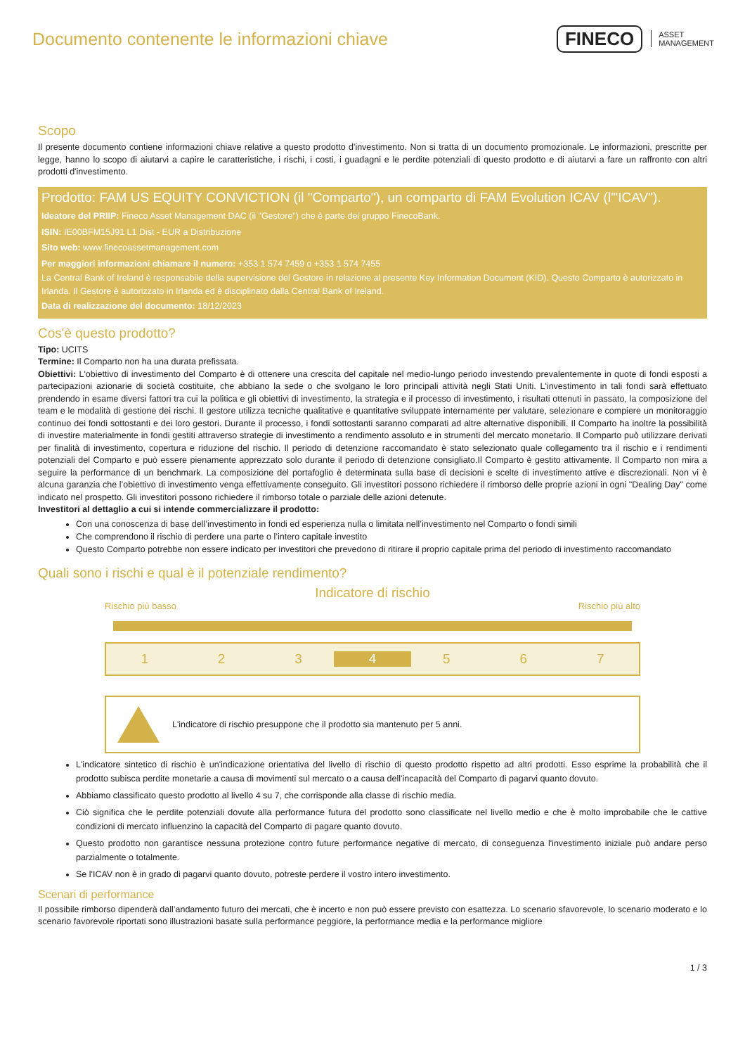Documento contenente le informazioni chiave
FINECO ASSET
MANAGEMENT
Scopo
Il presente documento contiene informazioni chiave relative a questo prodotto d'investimento. Non si tratta di un documento promozionale. Le informazioni, prescritte per legge, hanno lo scopo di aiutarvi a capire le caratteristiche, i rischi, i costi, i guadagni e le perdite potenziali di questo prodotto e di aiutarvi a fare un raffronto con altri prodotti d'investimento.
Prodotto: FAM US EQUITY CONVICTION (il "Comparto"), un comparto di FAM Evolution ICAV (l'"ICAV").
Ideatore del PRIIP: Fineco Asset Management DAC (il "Gestore") che è parte del gruppo FinecoBank.
ISIN: IE00BFM15J91 L1 Dist - EUR a Distribuzione
Sito web: www.finecoassetmanagement.com
Per maggiori informazioni chiamare il numero: +353 1 574 7459 o +353 1 574 7455
La Central Bank of Ireland è responsabile della supervisione del Gestore in relazione al presente Key Information Document (KID). Questo Comparto è autorizzato in Irlanda. Il Gestore è autorizzato in Irlanda ed è disciplinato dalla Central Bank of Ireland.
Data di realizzazione del documento: 18/12/2023
Cos'è questo prodotto?
Tipo: UCITS
Termine: Il Comparto non ha una durata prefissata.
Obiettivi: L'obiettivo di investimento del Comparto è di ottenere una crescita del capitale nel medio-lungo periodo investendo prevalentemente in quote di fondi esposti a partecipazioni azionarie di società costituite, che abbiano la sede o che svolgano le loro principali attività negli Stati Uniti. L'investimento in tali fondi sarà effettuato prendendo in esame diversi fattori tra cui la politica e gli obiettivi di investimento, la strategia e il processo di investimento, i risultati ottenuti in passato, la composizione del team e le modalità di gestione dei rischi. Il gestore utilizza tecniche qualitative e quantitative sviluppate internamente per valutare, selezionare e compiere un monitoraggio continuo dei fondi sottostanti e dei loro gestori. Durante il processo, i fondi sottostanti saranno comparati ad altre alternative disponibili. Il Comparto ha inoltre la possibilità di investire materialmente in fondi gestiti attraverso strategie di investimento a rendimento assoluto e in strumenti del mercato monetario. Il Comparto può utilizzare derivati per finalità di investimento, copertura e riduzione del rischio. Il periodo di detenzione raccomandato è stato selezionato quale collegamento tra il rischio e i rendimenti potenziali del Comparto e può essere pienamente apprezzato solo durante il periodo di detenzione consigliato.Il Comparto è gestito attivamente. Il Comparto non mira a seguire la performance di un benchmark. La composizione del portafoglio è determinata sulla base di decisioni e scelte di investimento attive e discrezionali. Non vi è alcuna garanzia che l’obiettivo di investimento venga effettivamente conseguito. Gli investitori possono richiedere il rimborso delle proprie azioni in ogni "Dealing Day" come indicato nel prospetto. Gli investitori possono richiedere il rimborso totale o parziale delle azioni detenute.
Investitori al dettaglio a cui si intende commercializzare il prodotto:
Con una conoscenza di base dell’investimento in fondi ed esperienza nulla o limitata nell’investimento nel Comparto o fondi simili
Che comprendono il rischio di perdere una parte o l’intero capitale investito
Questo Comparto potrebbe non essere indicato per investitori che prevedono di ritirare il proprio capitale prima del periodo di investimento raccomandato
Quali sono i rischi e qual è il potenziale rendimento?
Indicatore di rischio
Rischio più basso Rischio più alto
1 2 3 4 5 6 7
L'indicatore di rischio presuppone che il prodotto sia mantenuto per 5 anni.
L'indicatore sintetico di rischio è un'indicazione orientativa del livello di rischio di questo prodotto rispetto ad altri prodotti. Esso esprime la probabilità che il prodotto subisca perdite monetarie a causa di movimenti sul mercato o a causa dell'incapacità del Comparto di pagarvi quanto dovuto.
Abbiamo classificato questo prodotto al livello 4 su 7, che corrisponde alla classe di rischio media.
Ciò significa che le perdite potenziali dovute alla performance futura del prodotto sono classificate nel livello medio e che è molto improbabile che le cattive condizioni di mercato influenzino la capacità del Comparto di pagare quanto dovuto.
Questo prodotto non garantisce nessuna protezione contro future performance negative di mercato, di conseguenza l'investimento iniziale può andare perso parzialmente o totalmente.
Se l'ICAV non è in grado di pagarvi quanto dovuto, potreste perdere il vostro intero investimento.
Scenari di performance
Il possibile rimborso dipenderà dall’andamento futuro dei mercati, che è incerto e non può essere previsto con esattezza. Lo scenario sfavorevole, lo scenario moderato e lo scenario favorevole riportati sono illustrazioni basate sulla performance peggiore, la performance media e la performance migliore
1 / 3